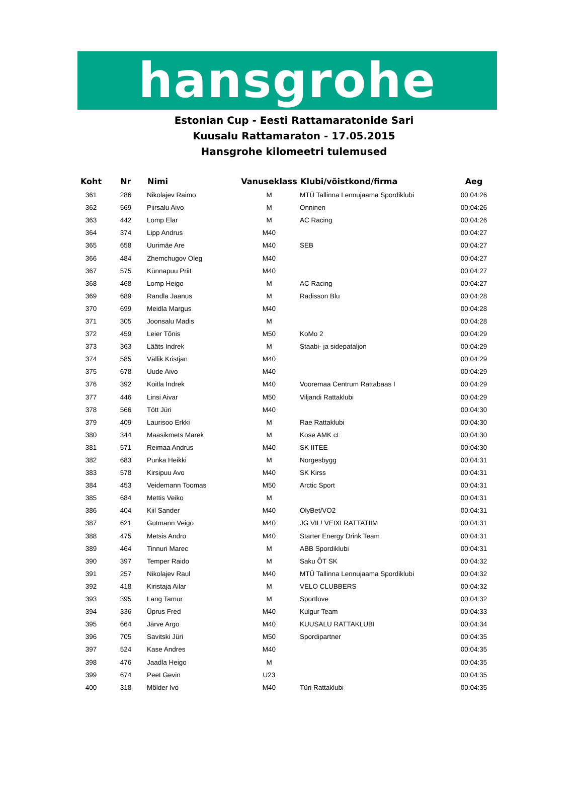hansgrohe
Estonian Cup - Eesti Rattamaratonide Sari
Kuusalu Rattamaraton - 17.05.2015
Hansgrohe kilomeetri tulemused
| Koht | Nr | Nimi | Vanuseklass | Klubi/võistkond/firma | Aeg |
| --- | --- | --- | --- | --- | --- |
| 361 | 286 | Nikolajev Raimo | M | MTÜ Tallinna Lennujaama Spordiklubi | 00:04:26 |
| 362 | 569 | Piirsalu Aivo | M | Onninen | 00:04:26 |
| 363 | 442 | Lomp Elar | M | AC Racing | 00:04:26 |
| 364 | 374 | Lipp Andrus | M40 | | 00:04:27 |
| 365 | 658 | Uurimäe Are | M40 | SEB | 00:04:27 |
| 366 | 484 | Zhemchugov Oleg | M40 | | 00:04:27 |
| 367 | 575 | Künnapuu Priit | M40 | | 00:04:27 |
| 368 | 468 | Lomp Heigo | M | AC Racing | 00:04:27 |
| 369 | 689 | Randla Jaanus | M | Radisson Blu | 00:04:28 |
| 370 | 699 | Meidla Margus | M40 | | 00:04:28 |
| 371 | 305 | Joonsalu Madis | M | | 00:04:28 |
| 372 | 459 | Leier Tõnis | M50 | KoMo 2 | 00:04:29 |
| 373 | 363 | Lääts Indrek | M | Staabi- ja sidepataljon | 00:04:29 |
| 374 | 585 | Vällik Kristjan | M40 | | 00:04:29 |
| 375 | 678 | Uude Aivo | M40 | | 00:04:29 |
| 376 | 392 | Koitla Indrek | M40 | Vooremaa Centrum Rattabaas I | 00:04:29 |
| 377 | 446 | Linsi Aivar | M50 | Viljandi Rattaklubi | 00:04:29 |
| 378 | 566 | Tött Jüri | M40 | | 00:04:30 |
| 379 | 409 | Laurisoo Erkki | M | Rae Rattaklubi | 00:04:30 |
| 380 | 344 | Maasikmets Marek | M | Kose AMK ct | 00:04:30 |
| 381 | 571 | Reimaa Andrus | M40 | SK IITEE | 00:04:30 |
| 382 | 683 | Punka Heikki | M | Norgesbygg | 00:04:31 |
| 383 | 578 | Kirsipuu Avo | M40 | SK Kirss | 00:04:31 |
| 384 | 453 | Veidemann Toomas | M50 | Arctic Sport | 00:04:31 |
| 385 | 684 | Mettis Veiko | M | | 00:04:31 |
| 386 | 404 | Kiil Sander | M40 | OlyBet/VO2 | 00:04:31 |
| 387 | 621 | Gutmann Veigo | M40 | JG VIL! VEIXI RATTATIIM | 00:04:31 |
| 388 | 475 | Metsis Andro | M40 | Starter Energy Drink Team | 00:04:31 |
| 389 | 464 | Tinnuri Marec | M | ABB Spordiklubi | 00:04:31 |
| 390 | 397 | Temper Raido | M | Saku ÕT SK | 00:04:32 |
| 391 | 257 | Nikolajev Raul | M40 | MTÜ Tallinna Lennujaama Spordiklubi | 00:04:32 |
| 392 | 418 | Kiristaja Ailar | M | VELO CLUBBERS | 00:04:32 |
| 393 | 395 | Lang Tamur | M | Sportlove | 00:04:32 |
| 394 | 336 | Üprus Fred | M40 | Kulgur Team | 00:04:33 |
| 395 | 664 | Järve Argo | M40 | KUUSALU RATTAKLUBI | 00:04:34 |
| 396 | 705 | Savitski Jüri | M50 | Spordipartner | 00:04:35 |
| 397 | 524 | Kase Andres | M40 | | 00:04:35 |
| 398 | 476 | Jaadla Heigo | M | | 00:04:35 |
| 399 | 674 | Peet Gevin | U23 | | 00:04:35 |
| 400 | 318 | Mölder Ivo | M40 | Türi Rattaklubi | 00:04:35 |